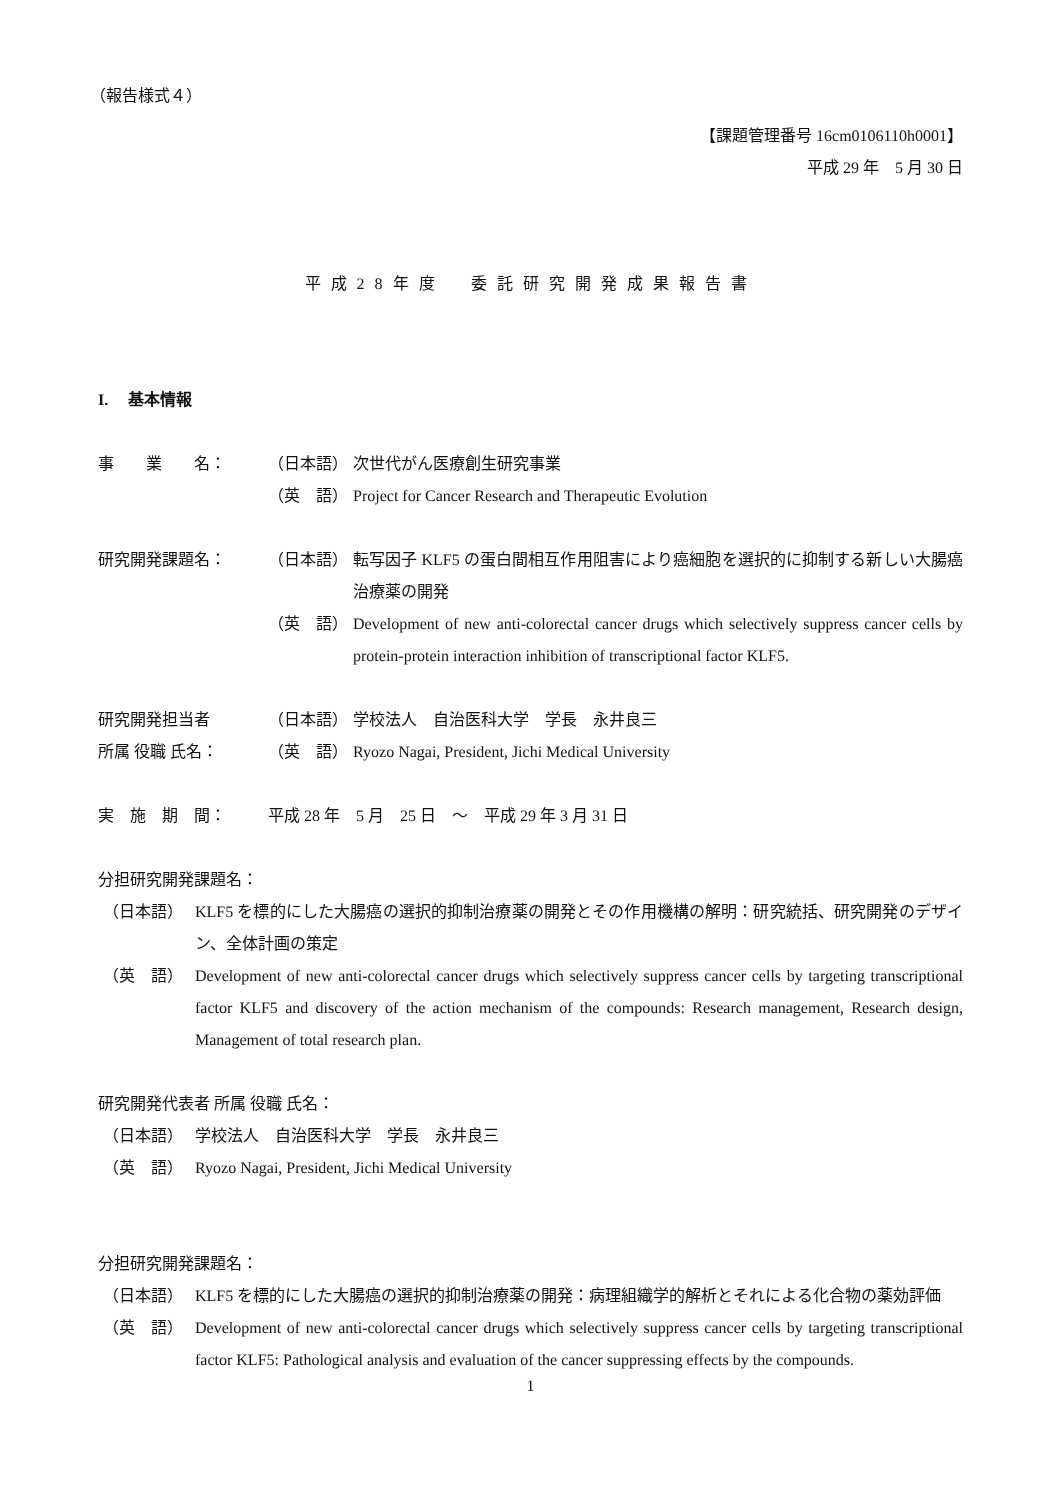（報告様式４）
【課題管理番号 16cm0106110h0001】
平成 29 年　5 月 30 日
平成28年度　委託研究開発成果報告書
I.　 基本情報
事　　業　　名： （日本語） 次世代がん医療創生研究事業
（英　語） Project for Cancer Research and Therapeutic Evolution
研究開発課題名： （日本語） 転写因子 KLF5 の蛋白間相互作用阻害により癌細胞を選択的に抑制する新しい大腸癌治療薬の開発
（英　語） Development of new anti-colorectal cancer drugs which selectively suppress cancer cells by protein-protein interaction inhibition of transcriptional factor KLF5.
研究開発担当者 （日本語） 学校法人　自治医科大学　学長　永井良三
所属 役職 氏名： （英　語） Ryozo Nagai, President, Jichi Medical University
実　施　期　間： 平成 28 年　5 月　25 日　～　平成 29 年 3 月 31 日
分担研究開発課題名：
（日本語） KLF5 を標的にした大腸癌の選択的抑制治療薬の開発とその作用機構の解明：研究統括、研究開発のデザイン、全体計画の策定
（英　語） Development of new anti-colorectal cancer drugs which selectively suppress cancer cells by targeting transcriptional factor KLF5 and discovery of the action mechanism of the compounds: Research management, Research design, Management of total research plan.
研究開発代表者 所属 役職 氏名：
（日本語） 学校法人　自治医科大学　学長　永井良三
（英　語） Ryozo Nagai, President, Jichi Medical University
分担研究開発課題名：
（日本語） KLF5 を標的にした大腸癌の選択的抑制治療薬の開発：病理組織学的解析とそれによる化合物の薬効評価
（英　語） Development of new anti-colorectal cancer drugs which selectively suppress cancer cells by targeting transcriptional factor KLF5: Pathological analysis and evaluation of the cancer suppressing effects by the compounds.
1